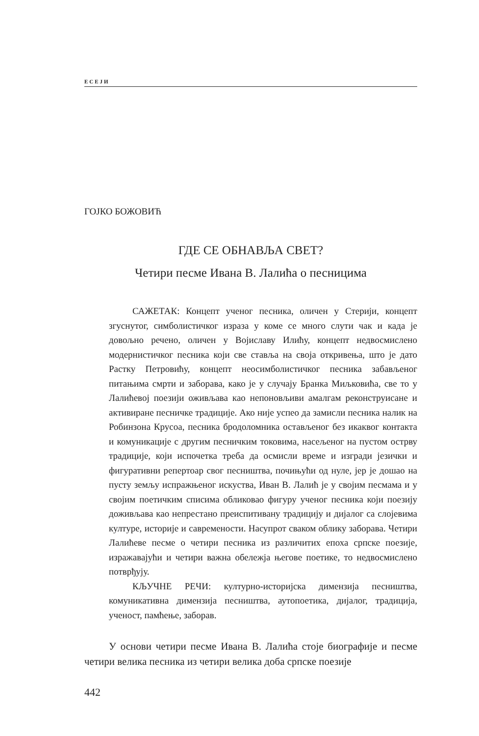ЕСЕЈИ
ГОЈКО БОЖОВИЋ
ГДЕ СЕ ОБНАВЉА СВЕТ?
Четири песме Ивана В. Лалића о песницима
САЖЕТАК: Концепт ученог песника, оличен у Стерији, концепт згуснутог, симболистичког израза у коме се много слути чак и када је довољно речено, оличен у Војиславу Илићу, концепт недвосмислено модернистичког песника који све ставља на своја откривења, што је дато Растку Петровићу, концепт неосимболистичког песника забављеног питањима смрти и заборава, како је у случају Бранка Миљковића, све то у Лалићевој поезији оживљава као непоновљиви амалгам реконструисане и активиране песничке традиције. Ако није успео да замисли песника налик на Робинзона Крусоа, песника бродоломника остављеног без икаквог контакта и комуникације с другим песничким токовима, насељеног на пустом острву традиције, који испочетка треба да осмисли време и изгради језички и фигуративни репертоар свог песништва, почињући од нуле, јер је дошао на пусту земљу испражњеног искуства, Иван В. Лалић је у својим песмама и у својим поетичким списима обликовао фигуру ученог песника који поезију доживљава као непрестано преиспитивану традицију и дијалог са слојевима културе, историје и савремености. Насупрот сваком облику заборава. Четири Лалићеве песме о четири песника из различитих епоха српске поезије, изражавајући и четири важна обележја његове поетике, то недвосмислено потврђују.
КЉУЧНЕ РЕЧИ: културно-историјска димензија песништва, комуникативна димензија песништва, аутопоетика, дијалог, традиција, ученост, памћење, заборав.
У основи четири песме Ивана В. Лалића стоје биографије и песме четири велика песника из четири велика доба српске поезије
442